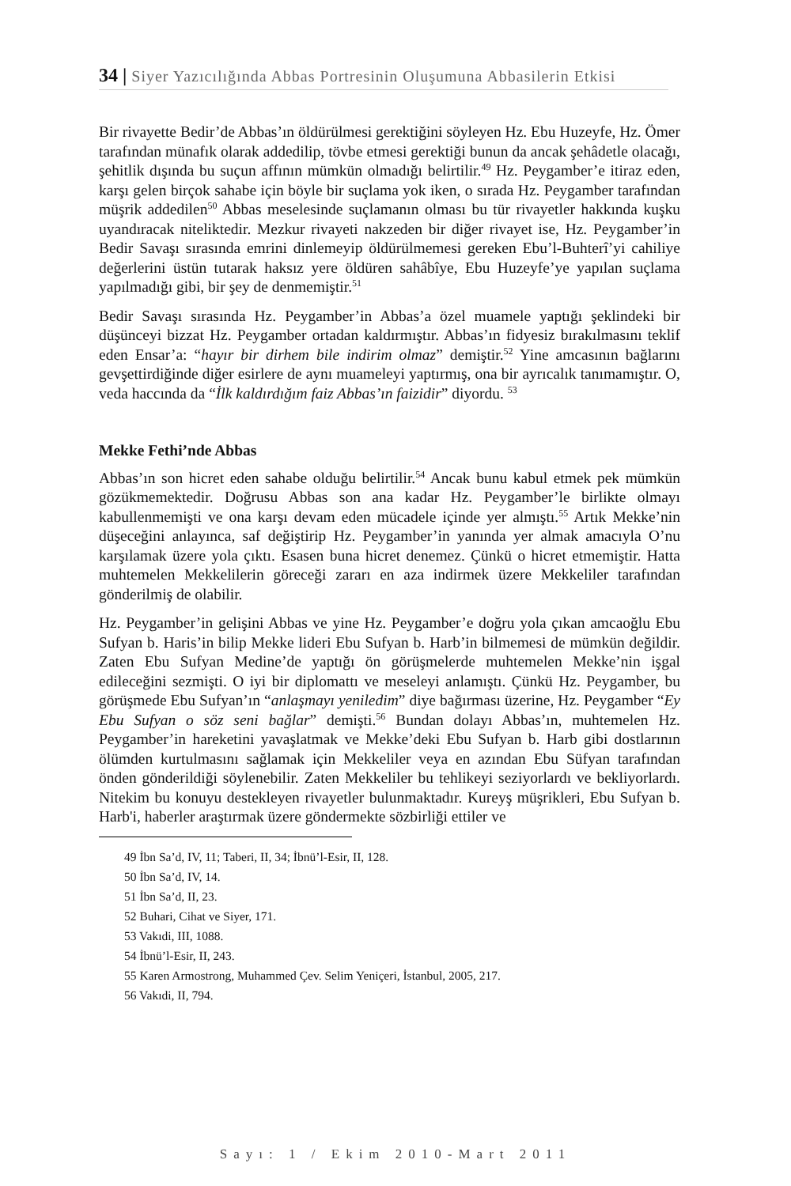34 | Siyer Yazıcılığında Abbas Portresinin Oluşumuna Abbasilerin Etkisi
Bir rivayette Bedir’de Abbas’ın öldürülmesi gerektiğini söyleyen Hz. Ebu Huzeyfe, Hz. Ömer tarafından münafık olarak addedilip, tövbe etmesi gerektiği bunun da ancak şehâdetle olacağı, şehitlik dışında bu suçun affının mümkün olmadığı belirtilir.<sup>49</sup> Hz. Peygamber’e itiraz eden, karşı gelen birçok sahabe için böyle bir suçlama yok iken, o sırada Hz. Peygamber tarafından müşrik addedilen<sup>50</sup> Abbas meselesinde suçlamanın olması bu tür rivayetler hakkında kuşku uyandıracak niteliktedir. Mezkur rivayeti nakzeden bir diğer rivayet ise, Hz. Peygamber’in Bedir Savaşı sırasında emrini dinlemeyip öldürülmemesi gereken Ebu’l-Buhterî’yi cahiliye değerlerini üstün tutarak haksız yere öldüren sahâbîye, Ebu Huzeyfe’ye yapılan suçlama yapılmadığı gibi, bir şey de denmemiştir.<sup>51</sup>
Bedir Savaşı sırasında Hz. Peygamber’in Abbas’a özel muamele yaptığı şeklindeki bir düşünceyi bizzat Hz. Peygamber ortadan kaldırmıştır. Abbas’ın fidyesiz bırakılmasını teklif eden Ensar’a: “hayır bir dirhem bile indirim olmaz” demiştir.<sup>52</sup> Yine amcasının bağlarını gevşettirdiğinde diğer esirlere de aynı muameleyi yaptırmış, ona bir ayrıcalık tanımamıştır. O, veda haccında da “İlk kaldırdığım faiz Abbas’ın faizidir” diyordu. <sup>53</sup>
Mekke Fethi’nde Abbas
Abbas’ın son hicret eden sahabe olduğu belirtilir.<sup>54</sup> Ancak bunu kabul etmek pek mümkün gözükmemektedir. Doğrusu Abbas son ana kadar Hz. Peygamber’le birlikte olmayı kabullenmemişti ve ona karşı devam eden mücadele içinde yer almıştı.<sup>55</sup> Artık Mekke’nin düşeceğini anlayınca, saf değiştirip Hz. Peygamber’in yanında yer almak amacıyla O’nu karşılamak üzere yola çıktı. Esasen buna hicret denemez. Çünkü o hicret etmemiştir. Hatta muhtemelen Mekkelilerin göreceği zararı en aza indirmek üzere Mekkeliler tarafından gönderilmiş de olabilir.
Hz. Peygamber’in gelişini Abbas ve yine Hz. Peygamber’e doğru yola çıkan amcaoğlu Ebu Sufyan b. Haris’in bilip Mekke lideri Ebu Sufyan b. Harb’in bilmemesi de mümkün değildir. Zaten Ebu Sufyan Medine’de yaptığı ön görüşmelerde muhtemelen Mekke’nin işgal edileceğini sezmişti. O iyi bir diplomattı ve meseleyi anlamıştı. Çünkü Hz. Peygamber, bu görüşmede Ebu Sufyan’ın “anlaşmayı yeniledim” diye bağırması üzerine, Hz. Peygamber “Ey Ebu Sufyan o söz seni bağlar” demişti.<sup>56</sup> Bundan dolayı Abbas’ın, muhtemelen Hz. Peygamber’in hareketini yavaşlatmak ve Mekke’deki Ebu Sufyan b. Harb gibi dostlarının ölümden kurtulmasını sağlamak için Mekkeliler veya en azından Ebu Süfyan tarafından önden gönderildiği söylenebilir. Zaten Mekkeliler bu tehlikeyi seziyorlardı ve bekliyorlardı. Nitekim bu konuyu destekleyen rivayetler bulunmaktadır. Kureyş müşrikleri, Ebu Sufyan b. Harb'i, haberler araştırmak üzere göndermekte sözbirliği ettiler ve
49 İbn Sa’d, IV, 11; Taberi, II, 34; İbnü’l-Esir, II, 128.
50 İbn Sa’d, IV, 14.
51 İbn Sa’d, II, 23.
52 Buhari, Cihat ve Siyer, 171.
53 Vakıdi, III, 1088.
54 İbnü’l-Esir, II, 243.
55 Karen Armostrong, Muhammed Çev. Selim Yeniçeri, İstanbul, 2005, 217.
56 Vakıdi, II, 794.
Sayı: 1 / Ekim 2010-Mart 2011